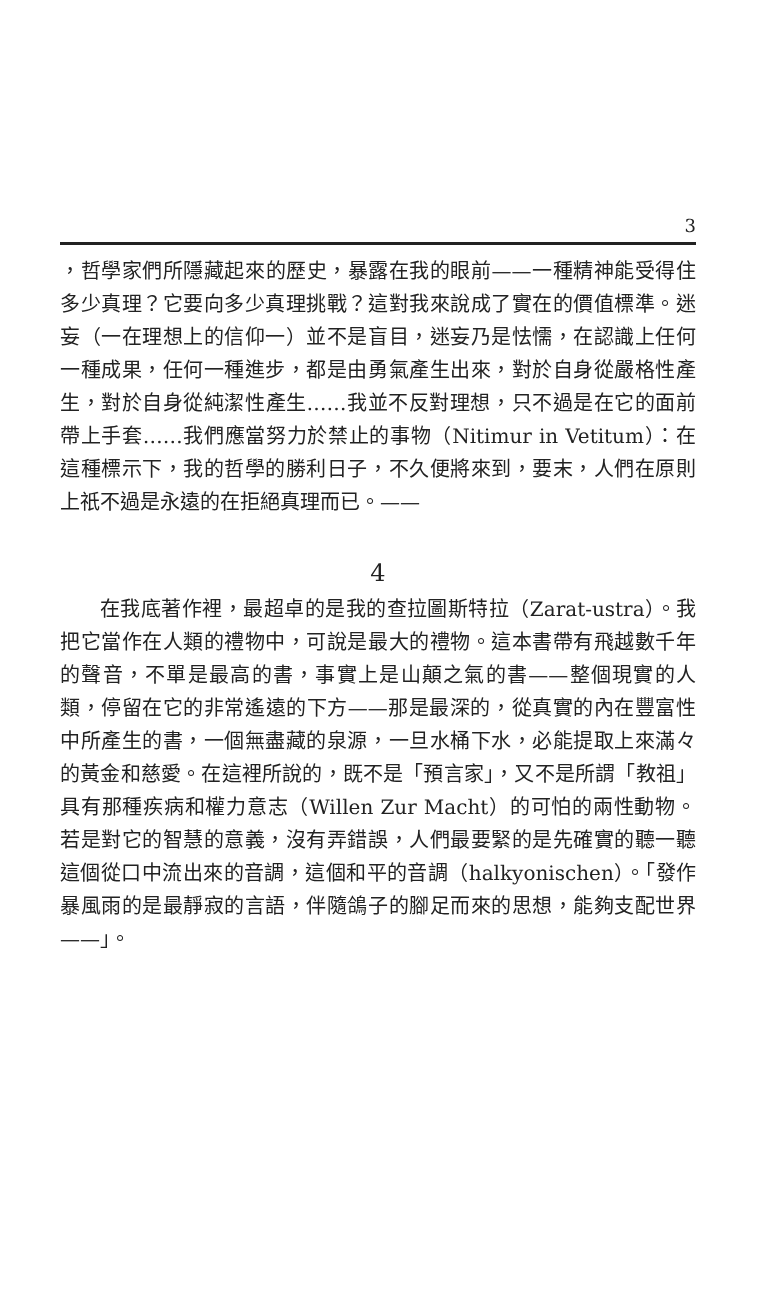3
，哲學家們所隱藏起來的歷史，暴露在我的眼前——一種精神能受得住多少真理？它要向多少真理挑戰？這對我來說成了實在的價值標準。迷妄（一在理想上的信仰一）並不是盲目，迷妄乃是怯懦，在認識上任何一種成果，任何一種進步，都是由勇氣產生出來，對於自身從嚴格性產生，對於自身從純潔性產生……我並不反對理想，只不過是在它的面前帶上手套……我們應當努力於禁止的事物（Nitimur in Vetitum）：在這種標示下，我的哲學的勝利日子，不久便將來到，要末，人們在原則上祇不過是永遠的在拒絕真理而已。——
4
在我底著作裡，最超卓的是我的查拉圖斯特拉（Zarat-ustra）。我把它當作在人類的禮物中，可說是最大的禮物。這本書帶有飛越數千年的聲音，不單是最高的書，事實上是山顛之氣的書——整個現實的人類，停留在它的非常遙遠的下方——那是最深的，從真實的內在豐富性中所產生的書，一個無盡藏的泉源，一旦水桶下水，必能提取上來滿々的黃金和慈愛。在這裡所說的，既不是「預言家」，又不是所謂「教祖」具有那種疾病和權力意志（Willen Zur Macht）的可怕的兩性動物。若是對它的智慧的意義，沒有弄錯誤，人們最要緊的是先確實的聽一聽這個從口中流出來的音調，這個和平的音調（halkyonischen）。「發作暴風雨的是最靜寂的言語，伴隨鴿子的腳足而來的思想，能夠支配世界——」。